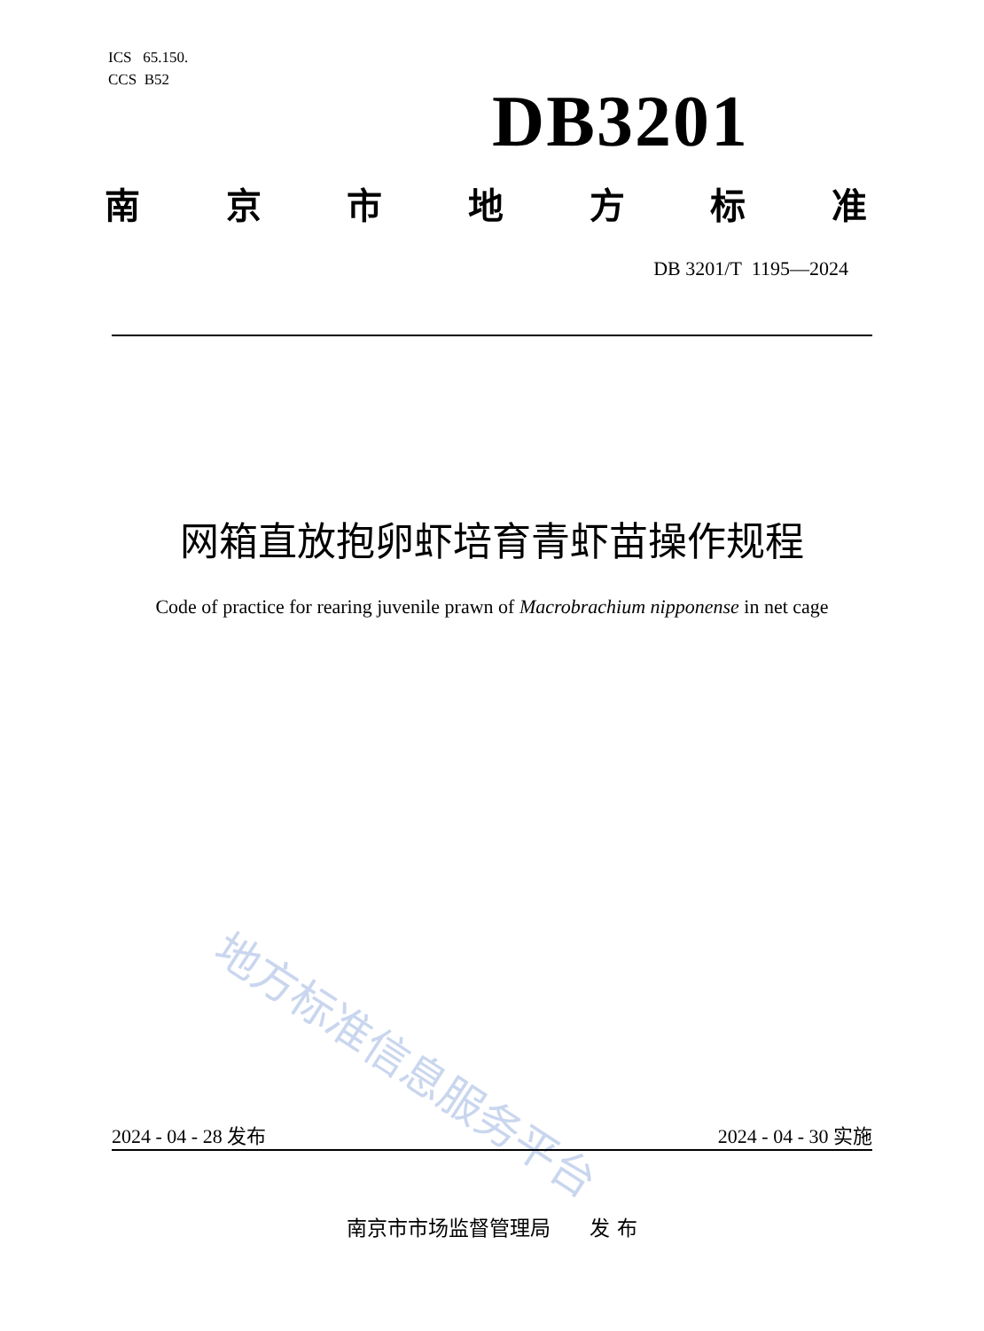ICS 65.150.
CCS B52
DB3201
南京市地方标准
DB 3201/T 1195—2024
网箱直放抱卵虾培育青虾苗操作规程
Code of practice for rearing juvenile prawn of Macrobrachium nipponense in net cage
地方标准信息服务平台
2024 - 04 - 28 发布 2024 - 04 - 30 实施
南京市市场监督管理局 发 布